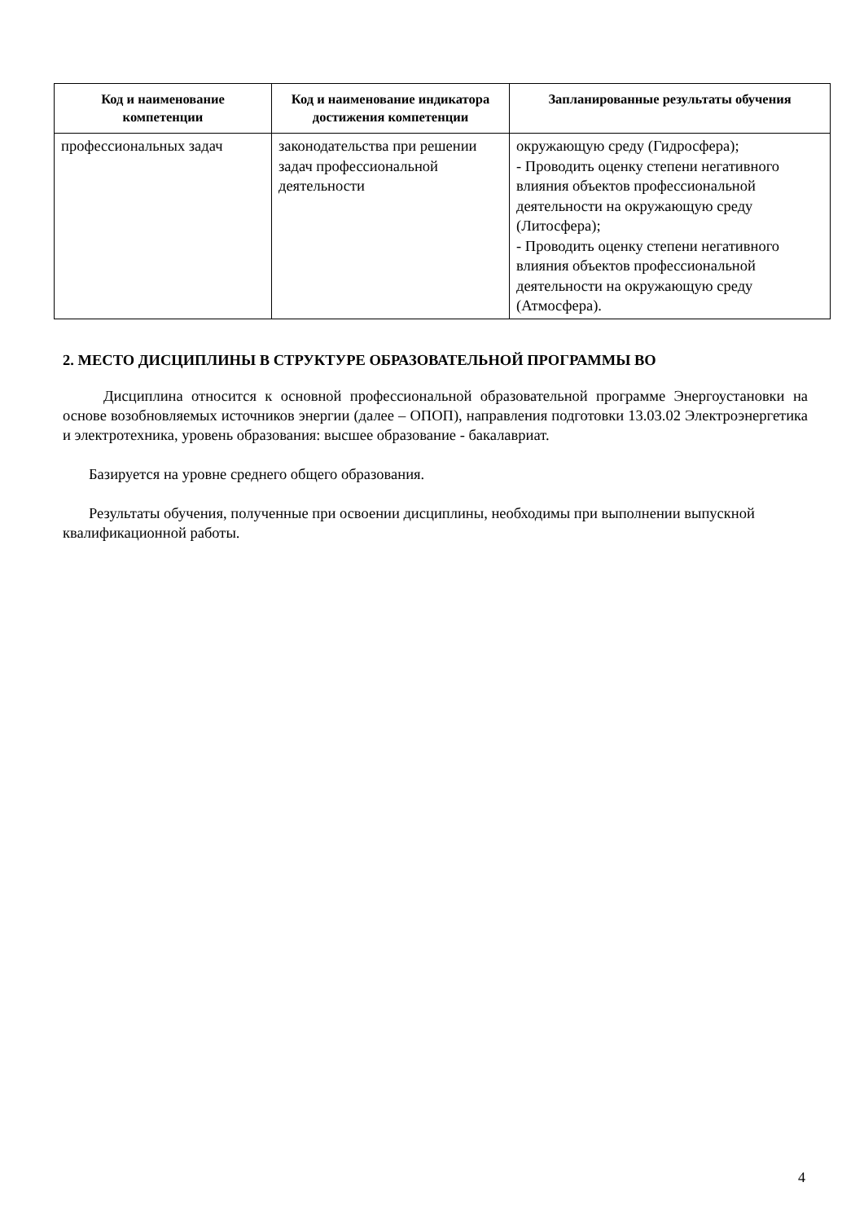| Код и наименование компетенции | Код и наименование индикатора достижения компетенции | Запланированные результаты обучения |
| --- | --- | --- |
| профессиональных задач | законодательства при решении задач профессиональной деятельности | окружающую среду (Гидросфера); - Проводить оценку степени негативного влияния объектов профессиональной деятельности на окружающую среду (Литосфера); - Проводить оценку степени негативного влияния объектов профессиональной деятельности на окружающую среду (Атмосфера). |
2. МЕСТО ДИСЦИПЛИНЫ В СТРУКТУРЕ ОБРАЗОВАТЕЛЬНОЙ ПРОГРАММЫ ВО
Дисциплина относится к основной профессиональной образовательной программе Энергоустановки на основе возобновляемых источников энергии (далее – ОПОП), направления подготовки 13.03.02 Электроэнергетика и электротехника, уровень образования: высшее образование - бакалавриат.
Базируется на уровне среднего общего образования.
Результаты обучения, полученные при освоении дисциплины, необходимы при выполнении выпускной квалификационной работы.
4